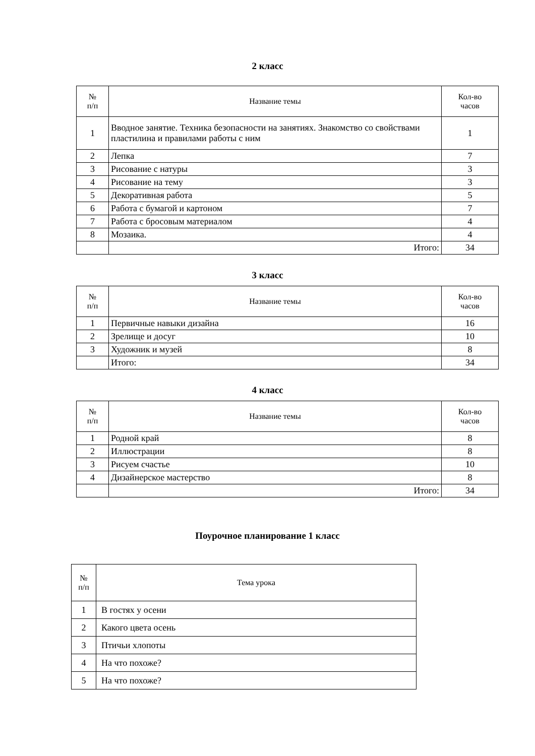2 класс
| № п/п | Название темы | Кол-во часов |
| --- | --- | --- |
| 1 | Вводное занятие. Техника безопасности на занятиях. Знакомство со свойствами пластилина и правилами работы с ним | 1 |
| 2 | Лепка | 7 |
| 3 | Рисование с натуры | 3 |
| 4 | Рисование на тему | 3 |
| 5 | Декоративная работа | 5 |
| 6 | Работа с бумагой и картоном | 7 |
| 7 | Работа с бросовым материалом | 4 |
| 8 | Мозаика. | 4 |
| | Итого: | 34 |
3 класс
| № п/п | Название темы | Кол-во часов |
| --- | --- | --- |
| 1 | Первичные навыки дизайна | 16 |
| 2 | Зрелище и досуг | 10 |
| 3 | Художник и музей | 8 |
| | Итого: | 34 |
4 класс
| № п/п | Название темы | Кол-во часов |
| --- | --- | --- |
| 1 | Родной край | 8 |
| 2 | Иллюстрации | 8 |
| 3 | Рисуем счастье | 10 |
| 4 | Дизайнерское мастерство | 8 |
| | Итого: | 34 |
Поурочное планирование 1 класс
| № п/п | Тема урока |
| --- | --- |
| 1 | В гостях у осени |
| 2 | Какого цвета осень |
| 3 | Птичьи хлопоты |
| 4 | На что похоже? |
| 5 | На что похоже? |